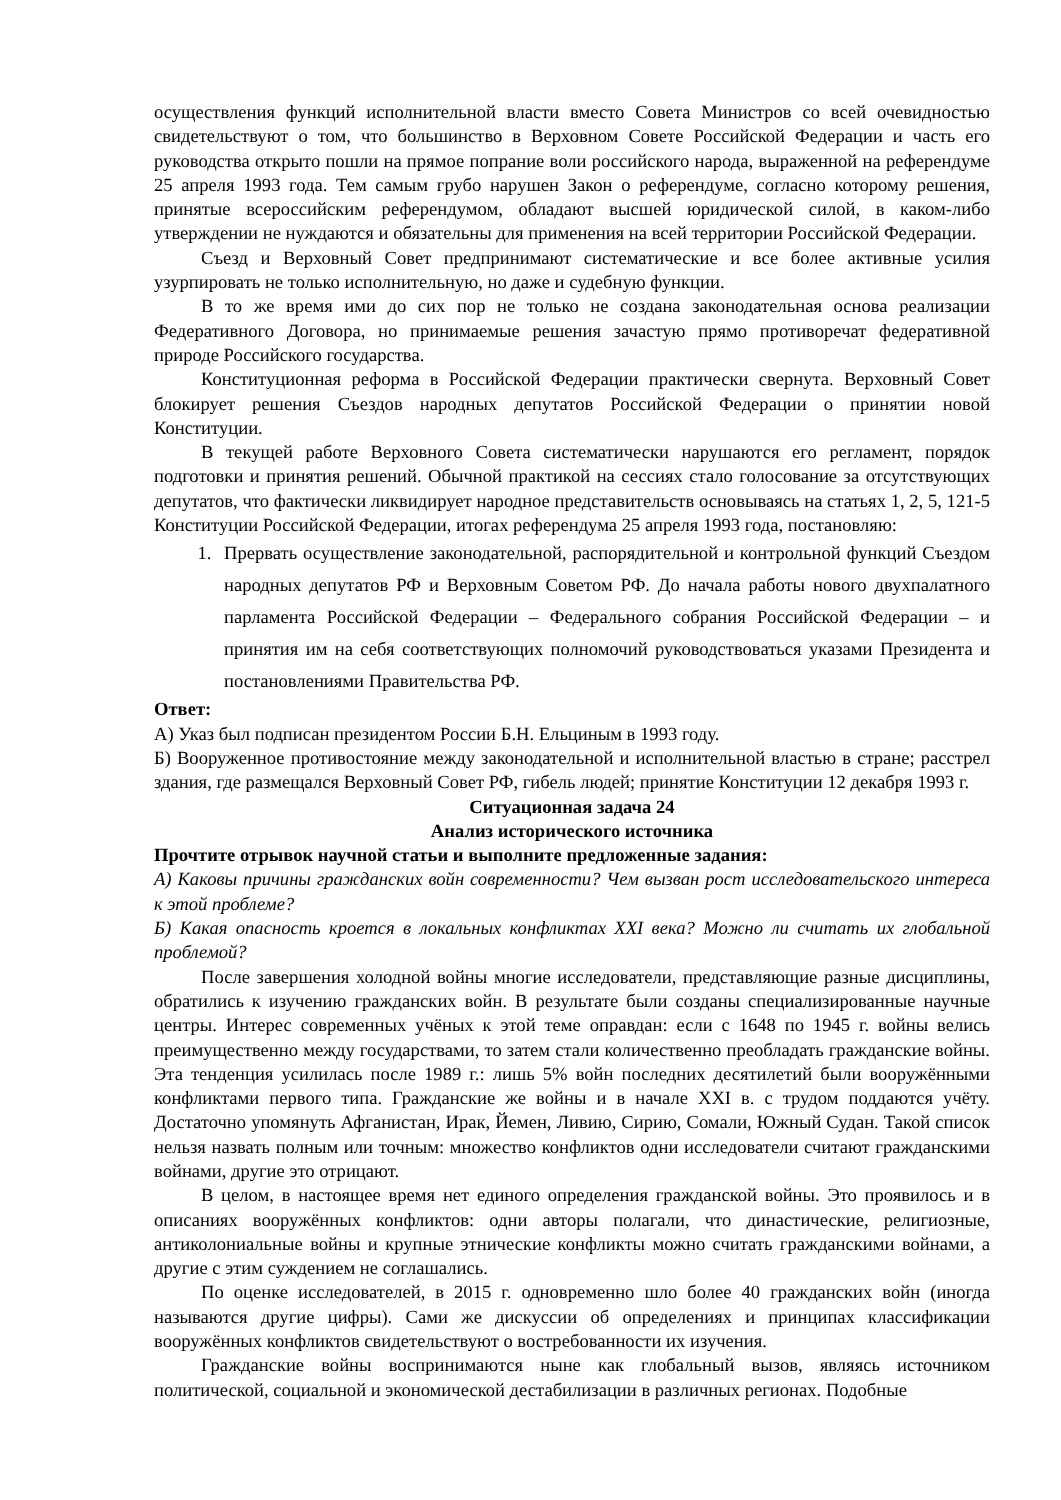осуществления функций исполнительной власти вместо Совета Министров со всей очевидностью свидетельствуют о том, что большинство в Верховном Совете Российской Федерации и часть его руководства открыто пошли на прямое попрание воли российского народа, выраженной на референдуме 25 апреля 1993 года. Тем самым грубо нарушен Закон о референдуме, согласно которому решения, принятые всероссийским референдумом, обладают высшей юридической силой, в каком-либо утверждении не нуждаются и обязательны для применения на всей территории Российской Федерации.
Съезд и Верховный Совет предпринимают систематические и все более активные усилия узурпировать не только исполнительную, но даже и судебную функции.
В то же время ими до сих пор не только не создана законодательная основа реализации Федеративного Договора, но принимаемые решения зачастую прямо противоречат федеративной природе Российского государства.
Конституционная реформа в Российской Федерации практически свернута. Верховный Совет блокирует решения Съездов народных депутатов Российской Федерации о принятии новой Конституции.
В текущей работе Верховного Совета систематически нарушаются его регламент, порядок подготовки и принятия решений. Обычной практикой на сессиях стало голосование за отсутствующих депутатов, что фактически ликвидирует народное представительств основываясь на статьях 1, 2, 5, 121-5 Конституции Российской Федерации, итогах референдума 25 апреля 1993 года, постановляю:
1. Прервать осуществление законодательной, распорядительной и контрольной функций Съездом народных депутатов РФ и Верховным Советом РФ. До начала работы нового двухпалатного парламента Российской Федерации – Федерального собрания Российской Федерации – и принятия им на себя соответствующих полномочий руководствоваться указами Президента и постановлениями Правительства РФ.
Ответ:
А) Указ был подписан президентом России Б.Н. Ельциным в 1993 году.
Б) Вооруженное противостояние между законодательной и исполнительной властью в стране; расстрел здания, где размещался Верховный Совет РФ, гибель людей; принятие Конституции 12 декабря 1993 г.
Ситуационная задача 24
Анализ исторического источника
Прочтите отрывок научной статьи и выполните предложенные задания:
А) Каковы причины гражданских войн современности? Чем вызван рост исследовательского интереса к этой проблеме?
Б) Какая опасность кроется в локальных конфликтах XXI века? Можно ли считать их глобальной проблемой?
После завершения холодной войны многие исследователи, представляющие разные дисциплины, обратились к изучению гражданских войн. В результате были созданы специализированные научные центры. Интерес современных учёных к этой теме оправдан: если с 1648 по 1945 г. войны велись преимущественно между государствами, то затем стали количественно преобладать гражданские войны. Эта тенденция усилилась после 1989 г.: лишь 5% войн последних десятилетий были вооружёнными конфликтами первого типа. Гражданские же войны и в начале XXI в. с трудом поддаются учёту. Достаточно упомянуть Афганистан, Ирак, Йемен, Ливию, Сирию, Сомали, Южный Судан. Такой список нельзя назвать полным или точным: множество конфликтов одни исследователи считают гражданскими войнами, другие это отрицают.
В целом, в настоящее время нет единого определения гражданской войны. Это проявилось и в описаниях вооружённых конфликтов: одни авторы полагали, что династические, религиозные, антиколониальные войны и крупные этнические конфликты можно считать гражданскими войнами, а другие с этим суждением не соглашались.
По оценке исследователей, в 2015 г. одновременно шло более 40 гражданских войн (иногда называются другие цифры). Сами же дискуссии об определениях и принципах классификации вооружённых конфликтов свидетельствуют о востребованности их изучения.
Гражданские войны воспринимаются ныне как глобальный вызов, являясь источником политической, социальной и экономической дестабилизации в различных регионах. Подобные